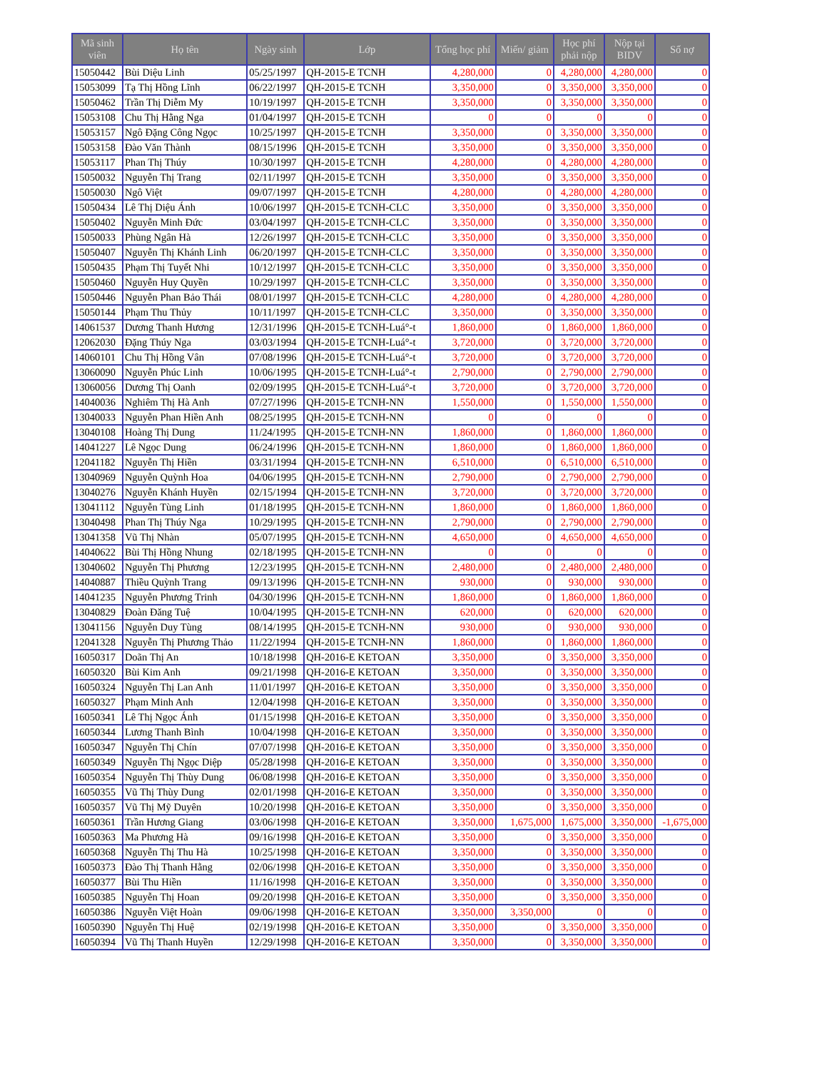| Mã sinh viên | Họ tên | Ngày sinh | Lớp | Tổng học phí | Miến/ giảm | Học phí phải nộp | Nộp tại BIDV | Số nợ |
| --- | --- | --- | --- | --- | --- | --- | --- | --- |
| 15050442 | Bùi Diệu Linh | 05/25/1997 | QH-2015-E TCNH | 4,280,000 | 0 | 4,280,000 | 4,280,000 | 0 |
| 15053099 | Tạ Thị Hồng Lĩnh | 06/22/1997 | QH-2015-E TCNH | 3,350,000 | 0 | 3,350,000 | 3,350,000 | 0 |
| 15050462 | Trần Thị Diễm My | 10/19/1997 | QH-2015-E TCNH | 3,350,000 | 0 | 3,350,000 | 3,350,000 | 0 |
| 15053108 | Chu Thị Hằng Nga | 01/04/1997 | QH-2015-E TCNH | 0 | 0 | 0 | 0 | 0 |
| 15053157 | Ngô Đặng Công Ngọc | 10/25/1997 | QH-2015-E TCNH | 3,350,000 | 0 | 3,350,000 | 3,350,000 | 0 |
| 15053158 | Đào Văn Thành | 08/15/1996 | QH-2015-E TCNH | 3,350,000 | 0 | 3,350,000 | 3,350,000 | 0 |
| 15053117 | Phan Thị Thúy | 10/30/1997 | QH-2015-E TCNH | 4,280,000 | 0 | 4,280,000 | 4,280,000 | 0 |
| 15050032 | Nguyễn Thị Trang | 02/11/1997 | QH-2015-E TCNH | 3,350,000 | 0 | 3,350,000 | 3,350,000 | 0 |
| 15050030 | Ngô Việt | 09/07/1997 | QH-2015-E TCNH | 4,280,000 | 0 | 4,280,000 | 4,280,000 | 0 |
| 15050434 | Lê Thị Diệu Ánh | 10/06/1997 | QH-2015-E TCNH-CLC | 3,350,000 | 0 | 3,350,000 | 3,350,000 | 0 |
| 15050402 | Nguyễn Minh Đức | 03/04/1997 | QH-2015-E TCNH-CLC | 3,350,000 | 0 | 3,350,000 | 3,350,000 | 0 |
| 15050033 | Phùng Ngân Hà | 12/26/1997 | QH-2015-E TCNH-CLC | 3,350,000 | 0 | 3,350,000 | 3,350,000 | 0 |
| 15050407 | Nguyễn Thị Khánh Linh | 06/20/1997 | QH-2015-E TCNH-CLC | 3,350,000 | 0 | 3,350,000 | 3,350,000 | 0 |
| 15050435 | Phạm Thị Tuyết Nhi | 10/12/1997 | QH-2015-E TCNH-CLC | 3,350,000 | 0 | 3,350,000 | 3,350,000 | 0 |
| 15050460 | Nguyễn Huy Quyền | 10/29/1997 | QH-2015-E TCNH-CLC | 3,350,000 | 0 | 3,350,000 | 3,350,000 | 0 |
| 15050446 | Nguyễn Phan Bảo Thái | 08/01/1997 | QH-2015-E TCNH-CLC | 4,280,000 | 0 | 4,280,000 | 4,280,000 | 0 |
| 15050144 | Phạm Thu Thủy | 10/11/1997 | QH-2015-E TCNH-CLC | 3,350,000 | 0 | 3,350,000 | 3,350,000 | 0 |
| 14061537 | Dương Thanh Hương | 12/31/1996 | QH-2015-E TCNH-Luá°-t | 1,860,000 | 0 | 1,860,000 | 1,860,000 | 0 |
| 12062030 | Đặng Thúy Nga | 03/03/1994 | QH-2015-E TCNH-Luá°-t | 3,720,000 | 0 | 3,720,000 | 3,720,000 | 0 |
| 14060101 | Chu Thị Hồng Vân | 07/08/1996 | QH-2015-E TCNH-Luá°-t | 3,720,000 | 0 | 3,720,000 | 3,720,000 | 0 |
| 13060090 | Nguyễn Phúc Linh | 10/06/1995 | QH-2015-E TCNH-Luá°-t | 2,790,000 | 0 | 2,790,000 | 2,790,000 | 0 |
| 13060056 | Dương Thị Oanh | 02/09/1995 | QH-2015-E TCNH-Luá°-t | 3,720,000 | 0 | 3,720,000 | 3,720,000 | 0 |
| 14040036 | Nghiêm Thị Hà Anh | 07/27/1996 | QH-2015-E TCNH-NN | 1,550,000 | 0 | 1,550,000 | 1,550,000 | 0 |
| 13040033 | Nguyễn Phan Hiền Anh | 08/25/1995 | QH-2015-E TCNH-NN | 0 | 0 | 0 | 0 | 0 |
| 13040108 | Hoàng Thị Dung | 11/24/1995 | QH-2015-E TCNH-NN | 1,860,000 | 0 | 1,860,000 | 1,860,000 | 0 |
| 14041227 | Lê Ngọc Dung | 06/24/1996 | QH-2015-E TCNH-NN | 1,860,000 | 0 | 1,860,000 | 1,860,000 | 0 |
| 12041182 | Nguyễn Thị Hiền | 03/31/1994 | QH-2015-E TCNH-NN | 6,510,000 | 0 | 6,510,000 | 6,510,000 | 0 |
| 13040969 | Nguyễn Quỳnh Hoa | 04/06/1995 | QH-2015-E TCNH-NN | 2,790,000 | 0 | 2,790,000 | 2,790,000 | 0 |
| 13040276 | Nguyễn Khánh Huyền | 02/15/1994 | QH-2015-E TCNH-NN | 3,720,000 | 0 | 3,720,000 | 3,720,000 | 0 |
| 13041112 | Nguyễn Tùng Linh | 01/18/1995 | QH-2015-E TCNH-NN | 1,860,000 | 0 | 1,860,000 | 1,860,000 | 0 |
| 13040498 | Phan Thị Thúy Nga | 10/29/1995 | QH-2015-E TCNH-NN | 2,790,000 | 0 | 2,790,000 | 2,790,000 | 0 |
| 13041358 | Vũ Thị Nhàn | 05/07/1995 | QH-2015-E TCNH-NN | 4,650,000 | 0 | 4,650,000 | 4,650,000 | 0 |
| 14040622 | Bùi Thị Hồng Nhung | 02/18/1995 | QH-2015-E TCNH-NN | 0 | 0 | 0 | 0 | 0 |
| 13040602 | Nguyễn Thị Phương | 12/23/1995 | QH-2015-E TCNH-NN | 2,480,000 | 0 | 2,480,000 | 2,480,000 | 0 |
| 14040887 | Thiều Quỳnh Trang | 09/13/1996 | QH-2015-E TCNH-NN | 930,000 | 0 | 930,000 | 930,000 | 0 |
| 14041235 | Nguyễn Phương Trinh | 04/30/1996 | QH-2015-E TCNH-NN | 1,860,000 | 0 | 1,860,000 | 1,860,000 | 0 |
| 13040829 | Đoàn Đăng Tuệ | 10/04/1995 | QH-2015-E TCNH-NN | 620,000 | 0 | 620,000 | 620,000 | 0 |
| 13041156 | Nguyễn Duy Tùng | 08/14/1995 | QH-2015-E TCNH-NN | 930,000 | 0 | 930,000 | 930,000 | 0 |
| 12041328 | Nguyễn Thị Phương Thảo | 11/22/1994 | QH-2015-E TCNH-NN | 1,860,000 | 0 | 1,860,000 | 1,860,000 | 0 |
| 16050317 | Doãn Thị An | 10/18/1998 | QH-2016-E KETOAN | 3,350,000 | 0 | 3,350,000 | 3,350,000 | 0 |
| 16050320 | Bùi Kim Anh | 09/21/1998 | QH-2016-E KETOAN | 3,350,000 | 0 | 3,350,000 | 3,350,000 | 0 |
| 16050324 | Nguyễn Thị Lan Anh | 11/01/1997 | QH-2016-E KETOAN | 3,350,000 | 0 | 3,350,000 | 3,350,000 | 0 |
| 16050327 | Phạm Minh Anh | 12/04/1998 | QH-2016-E KETOAN | 3,350,000 | 0 | 3,350,000 | 3,350,000 | 0 |
| 16050341 | Lê Thị Ngọc Ánh | 01/15/1998 | QH-2016-E KETOAN | 3,350,000 | 0 | 3,350,000 | 3,350,000 | 0 |
| 16050344 | Lương Thanh Bình | 10/04/1998 | QH-2016-E KETOAN | 3,350,000 | 0 | 3,350,000 | 3,350,000 | 0 |
| 16050347 | Nguyễn Thị Chín | 07/07/1998 | QH-2016-E KETOAN | 3,350,000 | 0 | 3,350,000 | 3,350,000 | 0 |
| 16050349 | Nguyễn Thị Ngọc Diệp | 05/28/1998 | QH-2016-E KETOAN | 3,350,000 | 0 | 3,350,000 | 3,350,000 | 0 |
| 16050354 | Nguyễn Thị Thùy Dung | 06/08/1998 | QH-2016-E KETOAN | 3,350,000 | 0 | 3,350,000 | 3,350,000 | 0 |
| 16050355 | Vũ Thị Thùy Dung | 02/01/1998 | QH-2016-E KETOAN | 3,350,000 | 0 | 3,350,000 | 3,350,000 | 0 |
| 16050357 | Vũ Thị Mỹ Duyên | 10/20/1998 | QH-2016-E KETOAN | 3,350,000 | 0 | 3,350,000 | 3,350,000 | 0 |
| 16050361 | Trần Hương Giang | 03/06/1998 | QH-2016-E KETOAN | 3,350,000 | 1,675,000 | 1,675,000 | 3,350,000 | -1,675,000 |
| 16050363 | Ma Phương Hà | 09/16/1998 | QH-2016-E KETOAN | 3,350,000 | 0 | 3,350,000 | 3,350,000 | 0 |
| 16050368 | Nguyễn Thị Thu Hà | 10/25/1998 | QH-2016-E KETOAN | 3,350,000 | 0 | 3,350,000 | 3,350,000 | 0 |
| 16050373 | Đào Thị Thanh Hằng | 02/06/1998 | QH-2016-E KETOAN | 3,350,000 | 0 | 3,350,000 | 3,350,000 | 0 |
| 16050377 | Bùi Thu Hiền | 11/16/1998 | QH-2016-E KETOAN | 3,350,000 | 0 | 3,350,000 | 3,350,000 | 0 |
| 16050385 | Nguyễn Thị Hoan | 09/20/1998 | QH-2016-E KETOAN | 3,350,000 | 0 | 3,350,000 | 3,350,000 | 0 |
| 16050386 | Nguyễn Việt Hoàn | 09/06/1998 | QH-2016-E KETOAN | 3,350,000 | 3,350,000 | 0 | 0 | 0 |
| 16050390 | Nguyễn Thị Huệ | 02/19/1998 | QH-2016-E KETOAN | 3,350,000 | 0 | 3,350,000 | 3,350,000 | 0 |
| 16050394 | Vũ Thị Thanh Huyền | 12/29/1998 | QH-2016-E KETOAN | 3,350,000 | 0 | 3,350,000 | 3,350,000 | 0 |